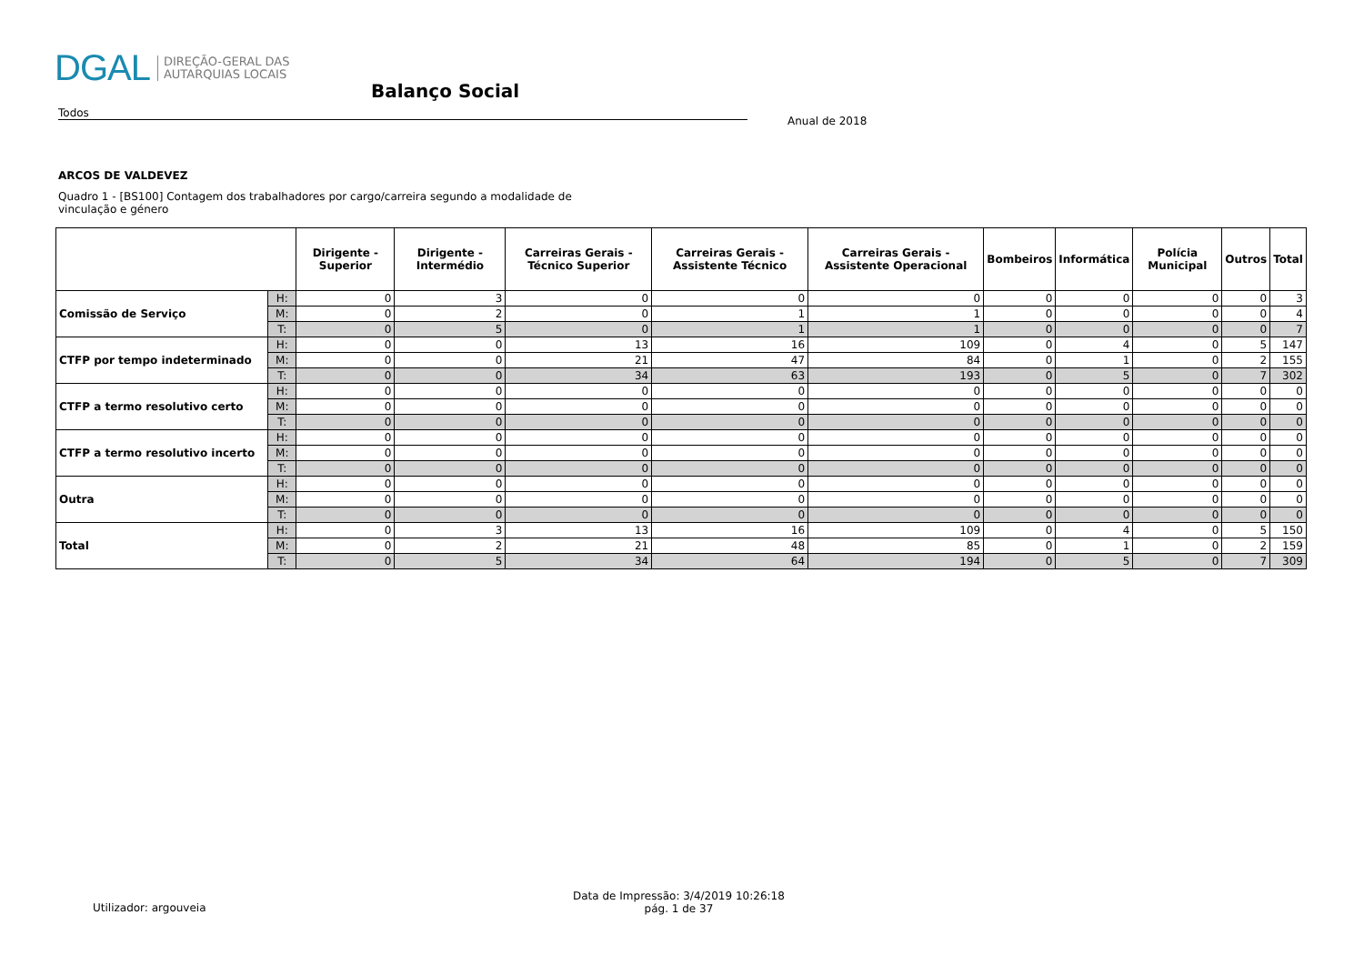DGAL DIREÇÃO-GERAL DAS
AUTARQUIAS LOCAIS
Balanço Social
Todos
Anual de 2018
ARCOS DE VALDEVEZ
Quadro 1 - [BS100] Contagem dos trabalhadores por cargo/carreira segundo a modalidade de vinculação e género
| | | Dirigente - Superior | Dirigente - Intermédio | Carreiras Gerais - Técnico Superior | Carreiras Gerais - Assistente Técnico | Carreiras Gerais - Assistente Operacional | Bombeiros | Informática | Polícia Municipal | Outros | Total |
| --- | --- | --- | --- | --- | --- | --- | --- | --- | --- | --- | --- |
| Comissão de Serviço | H: | 0 | 3 | 0 | 0 | 0 | 0 | 0 | 0 | 0 | 3 |
| | M: | 0 | 2 | 0 | 1 | 1 | 0 | 0 | 0 | 0 | 4 |
| | T: | 0 | 5 | 0 | 1 | 1 | 0 | 0 | 0 | 0 | 7 |
| CTFP por tempo indeterminado | H: | 0 | 0 | 13 | 16 | 109 | 0 | 4 | 0 | 5 | 147 |
| | M: | 0 | 0 | 21 | 47 | 84 | 0 | 1 | 0 | 2 | 155 |
| | T: | 0 | 0 | 34 | 63 | 193 | 0 | 5 | 0 | 7 | 302 |
| CTFP a termo resolutivo certo | H: | 0 | 0 | 0 | 0 | 0 | 0 | 0 | 0 | 0 | 0 |
| | M: | 0 | 0 | 0 | 0 | 0 | 0 | 0 | 0 | 0 | 0 |
| | T: | 0 | 0 | 0 | 0 | 0 | 0 | 0 | 0 | 0 | 0 |
| CTFP a termo resolutivo incerto | H: | 0 | 0 | 0 | 0 | 0 | 0 | 0 | 0 | 0 | 0 |
| | M: | 0 | 0 | 0 | 0 | 0 | 0 | 0 | 0 | 0 | 0 |
| | T: | 0 | 0 | 0 | 0 | 0 | 0 | 0 | 0 | 0 | 0 |
| Outra | H: | 0 | 0 | 0 | 0 | 0 | 0 | 0 | 0 | 0 | 0 |
| | M: | 0 | 0 | 0 | 0 | 0 | 0 | 0 | 0 | 0 | 0 |
| | T: | 0 | 0 | 0 | 0 | 0 | 0 | 0 | 0 | 0 | 0 |
| Total | H: | 0 | 3 | 13 | 16 | 109 | 0 | 4 | 0 | 5 | 150 |
| | M: | 0 | 2 | 21 | 48 | 85 | 0 | 1 | 0 | 2 | 159 |
| | T: | 0 | 5 | 34 | 64 | 194 | 0 | 5 | 0 | 7 | 309 |
Utilizador: argouveia
Data de Impressão: 3/4/2019 10:26:18
pág. 1 de 37